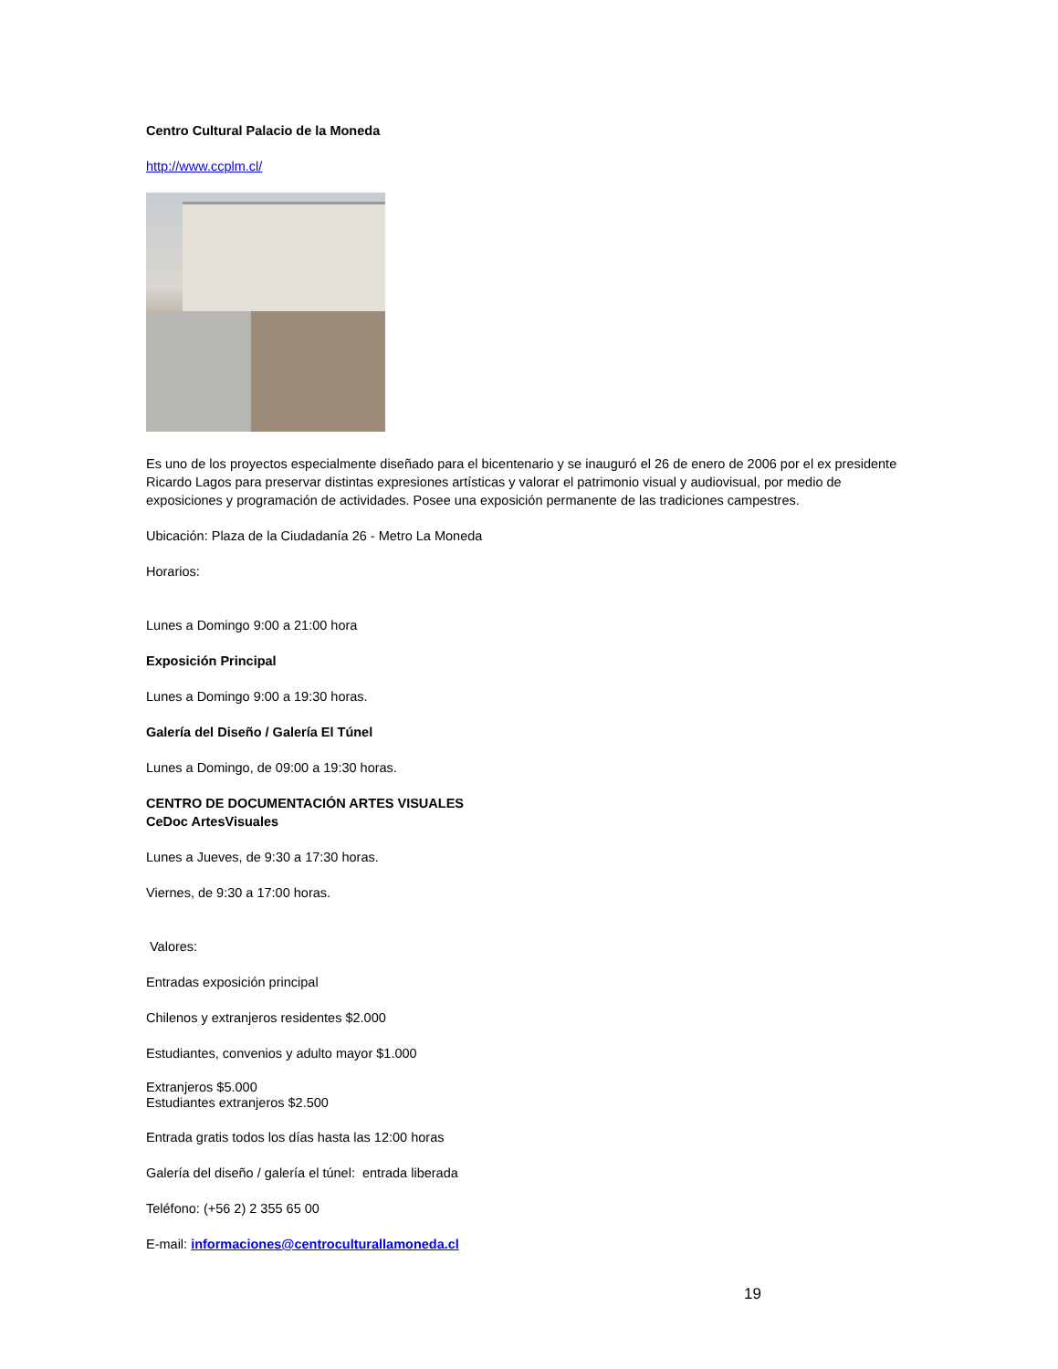Centro Cultural Palacio de la Moneda
http://www.ccplm.cl/
Es uno de los proyectos especialmente diseñado para el bicentenario y se inauguró el 26 de enero de 2006 por el ex presidente Ricardo Lagos para preservar distintas expresiones artísticas y valorar el patrimonio visual y audiovisual, por medio de exposiciones y programación de actividades. Posee una exposición permanente de las tradiciones campestres.
Ubicación: Plaza de la Ciudadanía 26 - Metro La Moneda
Horarios:
Lunes a Domingo 9:00 a 21:00 hora
Exposición Principal
Lunes a Domingo 9:00 a 19:30 horas.
Galería del Diseño / Galería El Túnel
Lunes a Domingo, de 09:00 a 19:30 horas.
CENTRO DE DOCUMENTACIÓN ARTES VISUALES
CeDoc ArtesVisuales
Lunes a Jueves, de 9:30 a 17:30 horas.
Viernes, de 9:30 a 17:00 horas.
Valores:
Entradas exposición principal
Chilenos y extranjeros residentes $2.000
Estudiantes, convenios y adulto mayor $1.000
Extranjeros $5.000
Estudiantes extranjeros $2.500
Entrada gratis todos los días hasta las 12:00 horas
Galería del diseño / galería el túnel: entrada liberada
Teléfono: (+56 2) 2 355 65 00
E-mail: informaciones@centroculturallamoneda.cl
19